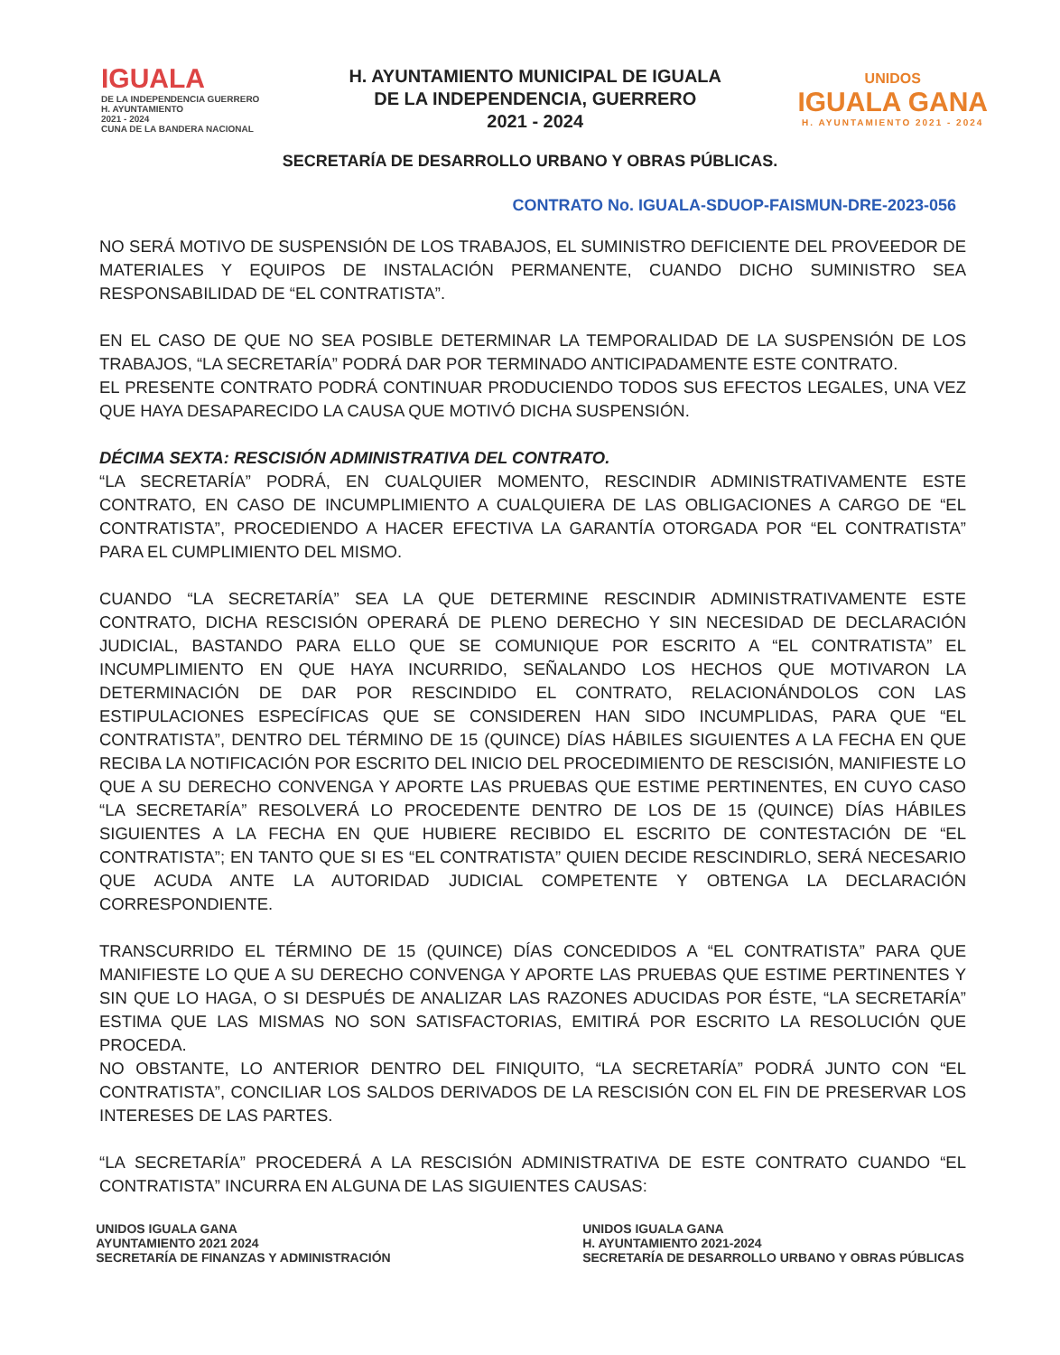IGUALA
DE LA INDEPENDENCIA GUERRERO
H. AYUNTAMIENTO
2021 - 2024
CUNA DE LA BANDERA NACIONAL
H. AYUNTAMIENTO MUNICIPAL DE IGUALA
DE LA INDEPENDENCIA, GUERRERO
2021 - 2024
UNIDOS
IGUALA GANA
H. AYUNTAMIENTO 2021 - 2024
SECRETARÍA DE DESARROLLO URBANO Y OBRAS PÚBLICAS.
CONTRATO No. IGUALA-SDUOP-FAISMUN-DRE-2023-056
NO SERÁ MOTIVO DE SUSPENSIÓN DE LOS TRABAJOS, EL SUMINISTRO DEFICIENTE DEL PROVEEDOR DE MATERIALES Y EQUIPOS DE INSTALACIÓN PERMANENTE, CUANDO DICHO SUMINISTRO SEA RESPONSABILIDAD DE “EL CONTRATISTA”.
EN EL CASO DE QUE NO SEA POSIBLE DETERMINAR LA TEMPORALIDAD DE LA SUSPENSIÓN DE LOS TRABAJOS, “LA SECRETARÍA” PODRÁ DAR POR TERMINADO ANTICIPADAMENTE ESTE CONTRATO.
EL PRESENTE CONTRATO PODRÁ CONTINUAR PRODUCIENDO TODOS SUS EFECTOS LEGALES, UNA VEZ QUE HAYA DESAPARECIDO LA CAUSA QUE MOTIVÓ DICHA SUSPENSIÓN.
DÉCIMA SEXTA: RESCISIÓN ADMINISTRATIVA DEL CONTRATO.
“LA SECRETARÍA” PODRÁ, EN CUALQUIER MOMENTO, RESCINDIR ADMINISTRATIVAMENTE ESTE CONTRATO, EN CASO DE INCUMPLIMIENTO A CUALQUIERA DE LAS OBLIGACIONES A CARGO DE “EL CONTRATISTA”, PROCEDIENDO A HACER EFECTIVA LA GARANTÍA OTORGADA POR “EL CONTRATISTA” PARA EL CUMPLIMIENTO DEL MISMO.
CUANDO “LA SECRETARÍA” SEA LA QUE DETERMINE RESCINDIR ADMINISTRATIVAMENTE ESTE CONTRATO, DICHA RESCISIÓN OPERARÁ DE PLENO DERECHO Y SIN NECESIDAD DE DECLARACIÓN JUDICIAL, BASTANDO PARA ELLO QUE SE COMUNIQUE POR ESCRITO A “EL CONTRATISTA” EL INCUMPLIMIENTO EN QUE HAYA INCURRIDO, SEÑALANDO LOS HECHOS QUE MOTIVARON LA DETERMINACIÓN DE DAR POR RESCINDIDO EL CONTRATO, RELACIONÁNDOLOS CON LAS ESTIPULACIONES ESPECÍFICAS QUE SE CONSIDEREN HAN SIDO INCUMPLIDAS, PARA QUE “EL CONTRATISTA”, DENTRO DEL TÉRMINO DE 15 (QUINCE) DÍAS HÁBILES SIGUIENTES A LA FECHA EN QUE RECIBA LA NOTIFICACIÓN POR ESCRITO DEL INICIO DEL PROCEDIMIENTO DE RESCISIÓN, MANIFIESTE LO QUE A SU DERECHO CONVENGA Y APORTE LAS PRUEBAS QUE ESTIME PERTINENTES, EN CUYO CASO “LA SECRETARÍA” RESOLVERÁ LO PROCEDENTE DENTRO DE LOS DE 15 (QUINCE) DÍAS HÁBILES SIGUIENTES A LA FECHA EN QUE HUBIERE RECIBIDO EL ESCRITO DE CONTESTACIÓN DE “EL CONTRATISTA”; EN TANTO QUE SI ES “EL CONTRATISTA” QUIEN DECIDE RESCINDIRLO, SERÁ NECESARIO QUE ACUDA ANTE LA AUTORIDAD JUDICIAL COMPETENTE Y OBTENGA LA DECLARACIÓN CORRESPONDIENTE.
TRANSCURRIDO EL TÉRMINO DE 15 (QUINCE) DÍAS CONCEDIDOS A “EL CONTRATISTA” PARA QUE MANIFIESTE LO QUE A SU DERECHO CONVENGA Y APORTE LAS PRUEBAS QUE ESTIME PERTINENTES Y SIN QUE LO HAGA, O SI DESPUÉS DE ANALIZAR LAS RAZONES ADUCIDAS POR ÉSTE, “LA SECRETARÍA” ESTIMA QUE LAS MISMAS NO SON SATISFACTORIAS, EMITIRÁ POR ESCRITO LA RESOLUCIÓN QUE PROCEDA.
NO OBSTANTE, LO ANTERIOR DENTRO DEL FINIQUITO, “LA SECRETARÍA” PODRÁ JUNTO CON “EL CONTRATISTA”, CONCILIAR LOS SALDOS DERIVADOS DE LA RESCISIÓN CON EL FIN DE PRESERVAR LOS INTERESES DE LAS PARTES.
“LA SECRETARÍA” PROCEDERÁ A LA RESCISIÓN ADMINISTRATIVA DE ESTE CONTRATO CUANDO “EL CONTRATISTA” INCURRA EN ALGUNA DE LAS SIGUIENTES CAUSAS:
UNIDOS IGUALA GANA
AYUNTAMIENTO 2021 2024
SECRETARÍA DE FINANZAS Y ADMINISTRACIÓN
UNIDOS IGUALA GANA
H. AYUNTAMIENTO 2021-2024
SECRETARÍA DE DESARROLLO URBANO Y OBRAS PÚBLICAS